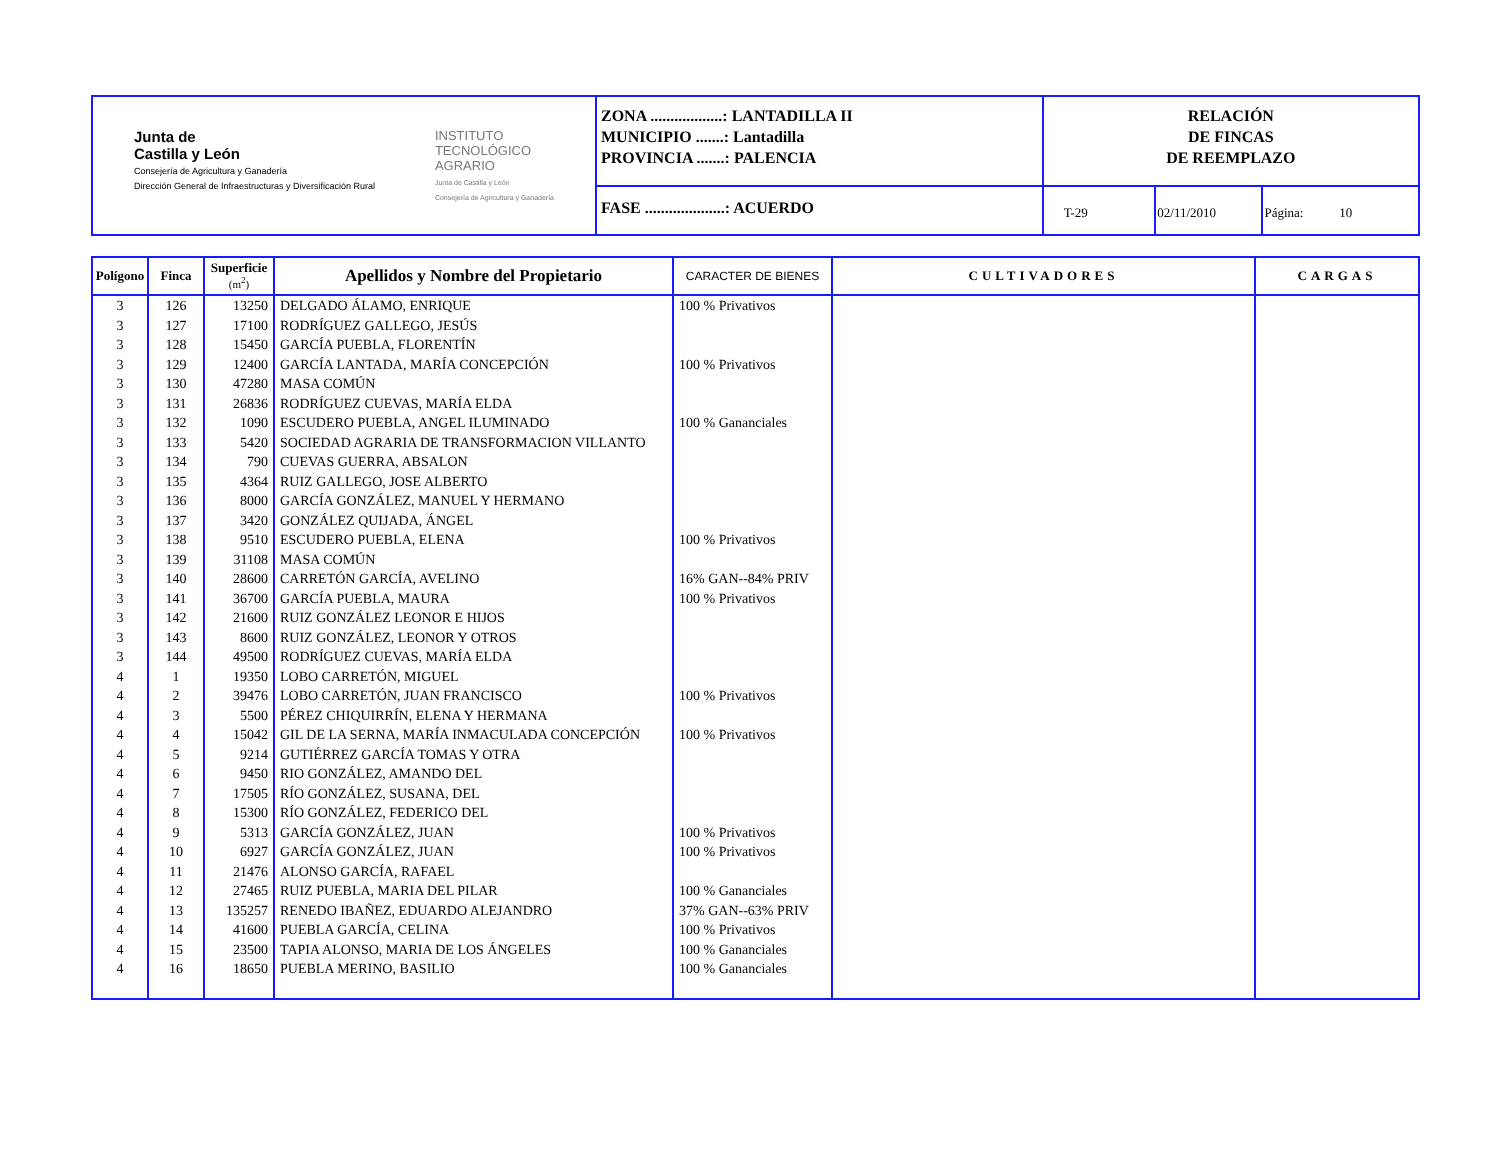| Junta de Castilla y León Consejería de Agricultura y Ganadería Dirección General de Infraestructuras y Diversificación Rural INSTITUTO TECNOLÓGICO AGRARIO Junta de Castilla y León Consejería de Agricultura y Ganadería | ZONA ..................: LANTADILLA II MUNICIPIO .......: Lantadilla PROVINCIA .......: PALENCIA | RELACIÓN DE FINCAS DE REEMPLAZO | | |
| | FASE ....................: ACUERDO | T-29 | 02/11/2010 | Página: 10 |
| Polígono | Finca | Superficie (m<sup>2</sup>) | Apellidos y Nombre del Propietario | CARACTER DE BIENES | CULTIVADORES | CARGAS |
| --- | --- | --- | --- | --- | --- | --- |
| 3 | 126 | 13250 | DELGADO ÁLAMO, ENRIQUE | 100 % Privativos | | |
| 3 | 127 | 17100 | RODRÍGUEZ GALLEGO, JESÚS | | | |
| 3 | 128 | 15450 | GARCÍA PUEBLA, FLORENTÍN | | | |
| 3 | 129 | 12400 | GARCÍA LANTADA, MARÍA CONCEPCIÓN | 100 % Privativos | | |
| 3 | 130 | 47280 | MASA COMÚN | | | |
| 3 | 131 | 26836 | RODRÍGUEZ CUEVAS, MARÍA ELDA | | | |
| 3 | 132 | 1090 | ESCUDERO PUEBLA, ANGEL ILUMINADO | 100 % Gananciales | | |
| 3 | 133 | 5420 | SOCIEDAD AGRARIA DE TRANSFORMACION VILLANTO | | | |
| 3 | 134 | 790 | CUEVAS GUERRA, ABSALON | | | |
| 3 | 135 | 4364 | RUIZ GALLEGO, JOSE ALBERTO | | | |
| 3 | 136 | 8000 | GARCÍA GONZÁLEZ, MANUEL Y HERMANO | | | |
| 3 | 137 | 3420 | GONZÁLEZ QUIJADA, ÁNGEL | | | |
| 3 | 138 | 9510 | ESCUDERO PUEBLA, ELENA | 100 % Privativos | | |
| 3 | 139 | 31108 | MASA COMÚN | | | |
| 3 | 140 | 28600 | CARRETÓN GARCÍA, AVELINO | 16% GAN--84% PRIV | | |
| 3 | 141 | 36700 | GARCÍA PUEBLA, MAURA | 100 % Privativos | | |
| 3 | 142 | 21600 | RUIZ GONZÁLEZ LEONOR E HIJOS | | | |
| 3 | 143 | 8600 | RUIZ GONZÁLEZ, LEONOR Y OTROS | | | |
| 3 | 144 | 49500 | RODRÍGUEZ CUEVAS, MARÍA ELDA | | | |
| 4 | 1 | 19350 | LOBO CARRETÓN, MIGUEL | | | |
| 4 | 2 | 39476 | LOBO CARRETÓN, JUAN FRANCISCO | 100 % Privativos | | |
| 4 | 3 | 5500 | PÉREZ CHIQUIRRÍN, ELENA Y HERMANA | | | |
| 4 | 4 | 15042 | GIL DE LA SERNA, MARÍA INMACULADA CONCEPCIÓN | 100 % Privativos | | |
| 4 | 5 | 9214 | GUTIÉRREZ GARCÍA TOMAS Y OTRA | | | |
| 4 | 6 | 9450 | RIO GONZÁLEZ, AMANDO DEL | | | |
| 4 | 7 | 17505 | RÍO GONZÁLEZ, SUSANA, DEL | | | |
| 4 | 8 | 15300 | RÍO GONZÁLEZ, FEDERICO DEL | | | |
| 4 | 9 | 5313 | GARCÍA GONZÁLEZ, JUAN | 100 % Privativos | | |
| 4 | 10 | 6927 | GARCÍA GONZÁLEZ, JUAN | 100 % Privativos | | |
| 4 | 11 | 21476 | ALONSO GARCÍA, RAFAEL | | | |
| 4 | 12 | 27465 | RUIZ PUEBLA, MARIA DEL PILAR | 100 % Gananciales | | |
| 4 | 13 | 135257 | RENEDO IBAÑEZ, EDUARDO ALEJANDRO | 37% GAN--63% PRIV | | |
| 4 | 14 | 41600 | PUEBLA GARCÍA, CELINA | 100 % Privativos | | |
| 4 | 15 | 23500 | TAPIA ALONSO, MARIA DE LOS ÁNGELES | 100 % Gananciales | | |
| 4 | 16 | 18650 | PUEBLA MERINO, BASILIO | 100 % Gananciales | | |